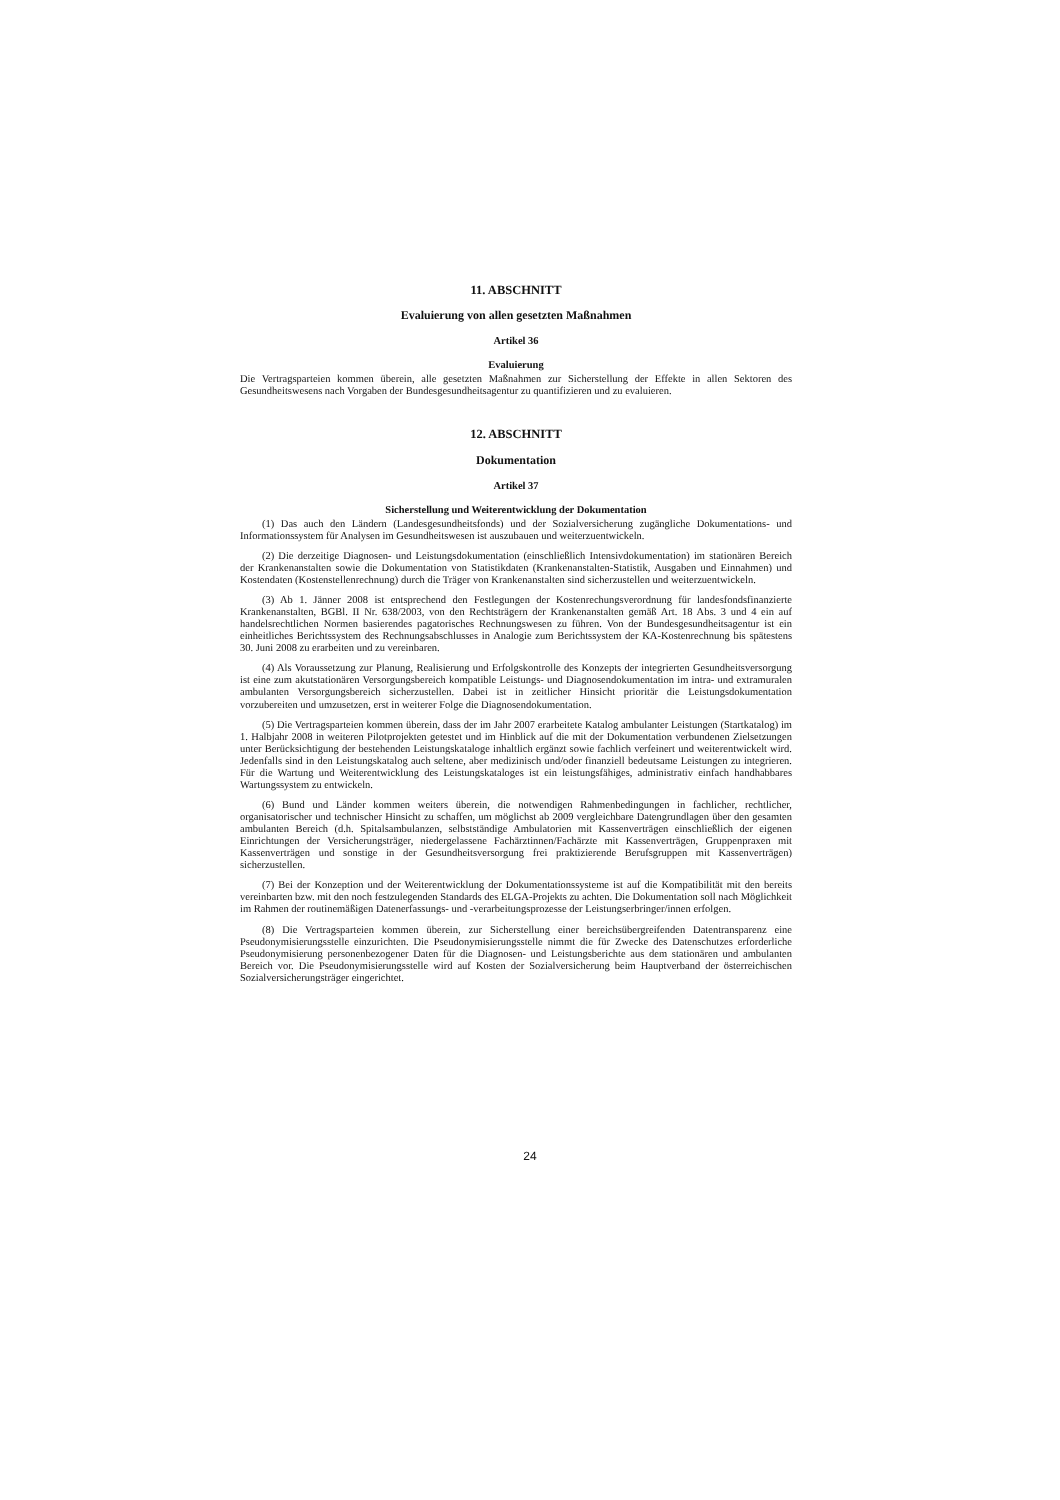11. ABSCHNITT
Evaluierung von allen gesetzten Maßnahmen
Artikel 36
Evaluierung
Die Vertragsparteien kommen überein, alle gesetzten Maßnahmen zur Sicherstellung der Effekte in allen Sektoren des Gesundheitswesens nach Vorgaben der Bundesgesundheitsagentur zu quantifizieren und zu evaluieren.
12. ABSCHNITT
Dokumentation
Artikel 37
Sicherstellung und Weiterentwicklung der Dokumentation
(1) Das auch den Ländern (Landesgesundheitsfonds) und der Sozialversicherung zugängliche Dokumentations- und Informationssystem für Analysen im Gesundheitswesen ist auszubauen und weiterzuentwickeln.
(2) Die derzeitige Diagnosen- und Leistungsdokumentation (einschließlich Intensivdokumentation) im stationären Bereich der Krankenanstalten sowie die Dokumentation von Statistikdaten (Krankenanstalten-Statistik, Ausgaben und Einnahmen) und Kostendaten (Kostenstellenrechnung) durch die Träger von Krankenanstalten sind sicherzustellen und weiterzuentwickeln.
(3) Ab 1. Jänner 2008 ist entsprechend den Festlegungen der Kostenrechungsverordnung für landesfondsfinanzierte Krankenanstalten, BGBl. II Nr. 638/2003, von den Rechtsträgern der Krankenanstalten gemäß Art. 18 Abs. 3 und 4 ein auf handelsrechtlichen Normen basierendes pagatorisches Rechnungswesen zu führen. Von der Bundesgesundheitsagentur ist ein einheitliches Berichtssystem des Rechnungsabschlusses in Analogie zum Berichtssystem der KA-Kostenrechnung bis spätestens 30. Juni 2008 zu erarbeiten und zu vereinbaren.
(4) Als Voraussetzung zur Planung, Realisierung und Erfolgskontrolle des Konzepts der integrierten Gesundheitsversorgung ist eine zum akutstationären Versorgungsbereich kompatible Leistungs- und Diagnosendokumentation im intra- und extramuralen ambulanten Versorgungsbereich sicherzustellen. Dabei ist in zeitlicher Hinsicht prioritär die Leistungsdokumentation vorzubereiten und umzusetzen, erst in weiterer Folge die Diagnosendokumentation.
(5) Die Vertragsparteien kommen überein, dass der im Jahr 2007 erarbeitete Katalog ambulanter Leistungen (Startkatalog) im 1. Halbjahr 2008 in weiteren Pilotprojekten getestet und im Hinblick auf die mit der Dokumentation verbundenen Zielsetzungen unter Berücksichtigung der bestehenden Leistungskataloge inhaltlich ergänzt sowie fachlich verfeinert und weiterentwickelt wird. Jedenfalls sind in den Leistungskatalog auch seltene, aber medizinisch und/oder finanziell bedeutsame Leistungen zu integrieren. Für die Wartung und Weiterentwicklung des Leistungskataloges ist ein leistungsfähiges, administrativ einfach handhabbares Wartungssystem zu entwickeln.
(6) Bund und Länder kommen weiters überein, die notwendigen Rahmenbedingungen in fachlicher, rechtlicher, organisatorischer und technischer Hinsicht zu schaffen, um möglichst ab 2009 vergleichbare Datengrundlagen über den gesamten ambulanten Bereich (d.h. Spitalsambulanzen, selbstständige Ambulatorien mit Kassenverträgen einschließlich der eigenen Einrichtungen der Versicherungsträger, niedergelassene Fachärztinnen/Fachärzte mit Kassenverträgen, Gruppenpraxen mit Kassenverträgen und sonstige in der Gesundheitsversorgung frei praktizierende Berufsgruppen mit Kassenverträgen) sicherzustellen.
(7) Bei der Konzeption und der Weiterentwicklung der Dokumentationssysteme ist auf die Kompatibilität mit den bereits vereinbarten bzw. mit den noch festzulegenden Standards des ELGA-Projekts zu achten. Die Dokumentation soll nach Möglichkeit im Rahmen der routinemäßigen Datenerfassungs- und -verarbeitungsprozesse der Leistungserbringer/innen erfolgen.
(8) Die Vertragsparteien kommen überein, zur Sicherstellung einer bereichsübergreifenden Datentransparenz eine Pseudonymisierungsstelle einzurichten. Die Pseudonymisierungsstelle nimmt die für Zwecke des Datenschutzes erforderliche Pseudonymisierung personenbezogener Daten für die Diagnosen- und Leistungsberichte aus dem stationären und ambulanten Bereich vor. Die Pseudonymisierungsstelle wird auf Kosten der Sozialversicherung beim Hauptverband der österreichischen Sozialversicherungsträger eingerichtet.
24